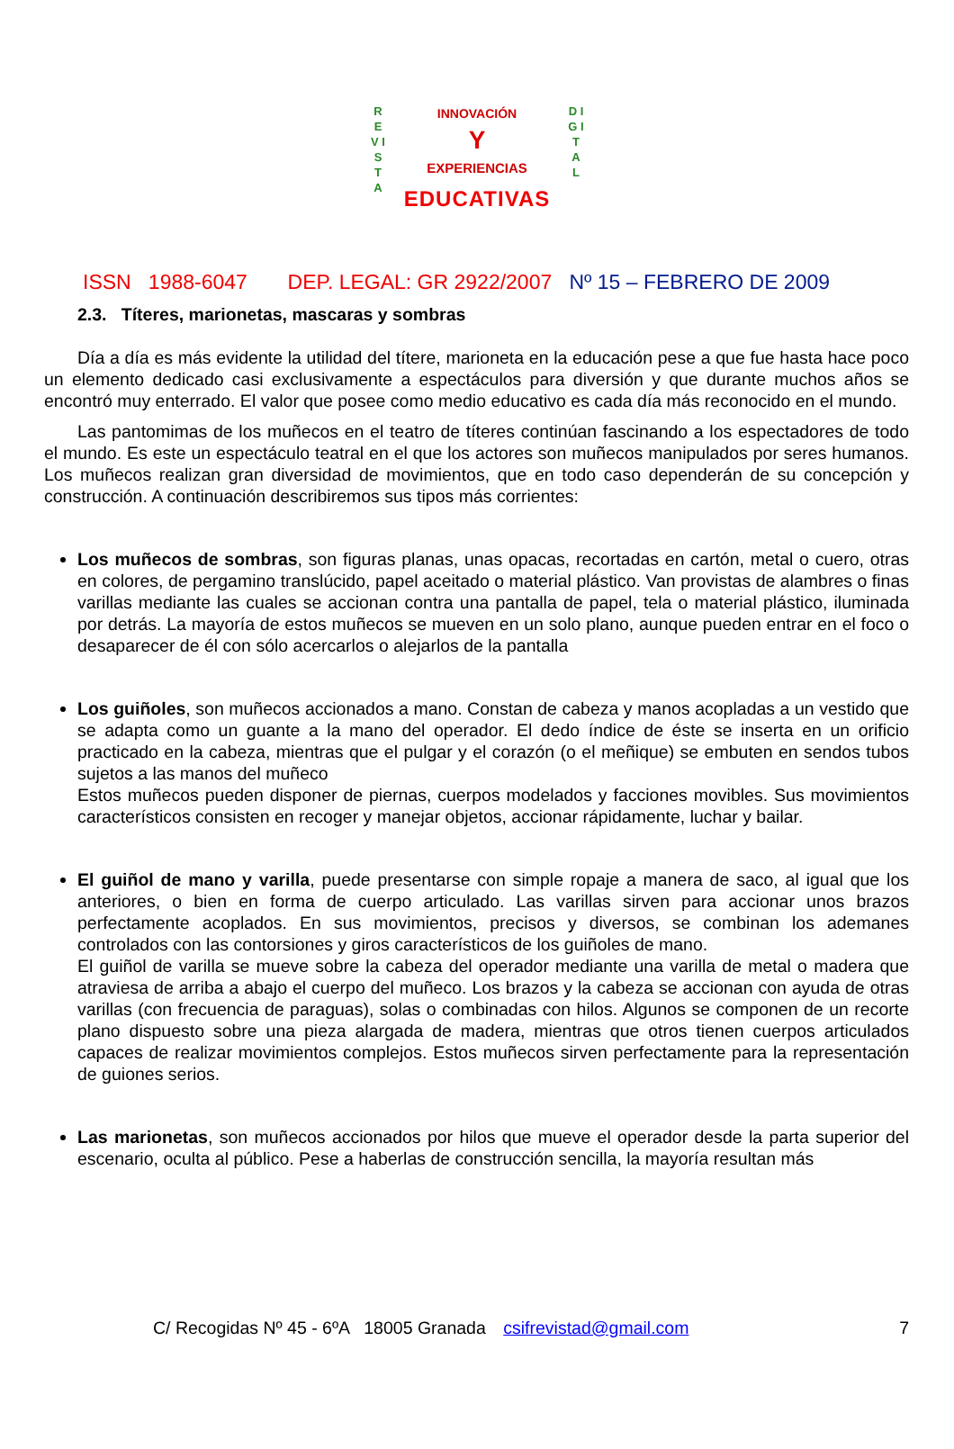R E V I S T A
D I G I T A L
INNOVACIÓN
Y
EXPERIENCIAS
EDUCATIVAS
ISSN 1988-6047 DEP. LEGAL: GR 2922/2007 Nº 15 – FEBRERO DE 2009
2.3. Títeres, marionetas, mascaras y sombras
Día a día es más evidente la utilidad del títere, marioneta en la educación pese a que fue hasta hace poco un elemento dedicado casi exclusivamente a espectáculos para diversión y que durante muchos años se encontró muy enterrado. El valor que posee como medio educativo es cada día más reconocido en el mundo.
Las pantomimas de los muñecos en el teatro de títeres continúan fascinando a los espectadores de todo el mundo. Es este un espectáculo teatral en el que los actores son muñecos manipulados por seres humanos. Los muñecos realizan gran diversidad de movimientos, que en todo caso dependerán de su concepción y construcción. A continuación describiremos sus tipos más corrientes:
Los muñecos de sombras, son figuras planas, unas opacas, recortadas en cartón, metal o cuero, otras en colores, de pergamino translúcido, papel aceitado o material plástico. Van provistas de alambres o finas varillas mediante las cuales se accionan contra una pantalla de papel, tela o material plástico, iluminada por detrás. La mayoría de estos muñecos se mueven en un solo plano, aunque pueden entrar en el foco o desaparecer de él con sólo acercarlos o alejarlos de la pantalla
Los guiñoles, son muñecos accionados a mano. Constan de cabeza y manos acopladas a un vestido que se adapta como un guante a la mano del operador. El dedo índice de éste se inserta en un orificio practicado en la cabeza, mientras que el pulgar y el corazón (o el meñique) se embuten en sendos tubos sujetos a las manos del muñeco
Estos muñecos pueden disponer de piernas, cuerpos modelados y facciones movibles. Sus movimientos característicos consisten en recoger y manejar objetos, accionar rápidamente, luchar y bailar.
El guiñol de mano y varilla, puede presentarse con simple ropaje a manera de saco, al igual que los anteriores, o bien en forma de cuerpo articulado. Las varillas sirven para accionar unos brazos perfectamente acoplados. En sus movimientos, precisos y diversos, se combinan los ademanes controlados con las contorsiones y giros característicos de los guiñoles de mano.
El guiñol de varilla se mueve sobre la cabeza del operador mediante una varilla de metal o madera que atraviesa de arriba a abajo el cuerpo del muñeco. Los brazos y la cabeza se accionan con ayuda de otras varillas (con frecuencia de paraguas), solas o combinadas con hilos. Algunos se componen de un recorte plano dispuesto sobre una pieza alargada de madera, mientras que otros tienen cuerpos articulados capaces de realizar movimientos complejos. Estos muñecos sirven perfectamente para la representación de guiones serios.
Las marionetas, son muñecos accionados por hilos que mueve el operador desde la parta superior del escenario, oculta al público. Pese a haberlas de construcción sencilla, la mayoría resultan más
C/ Recogidas Nº 45 - 6ºA 18005 Granada csifrevistad@gmail.com 7